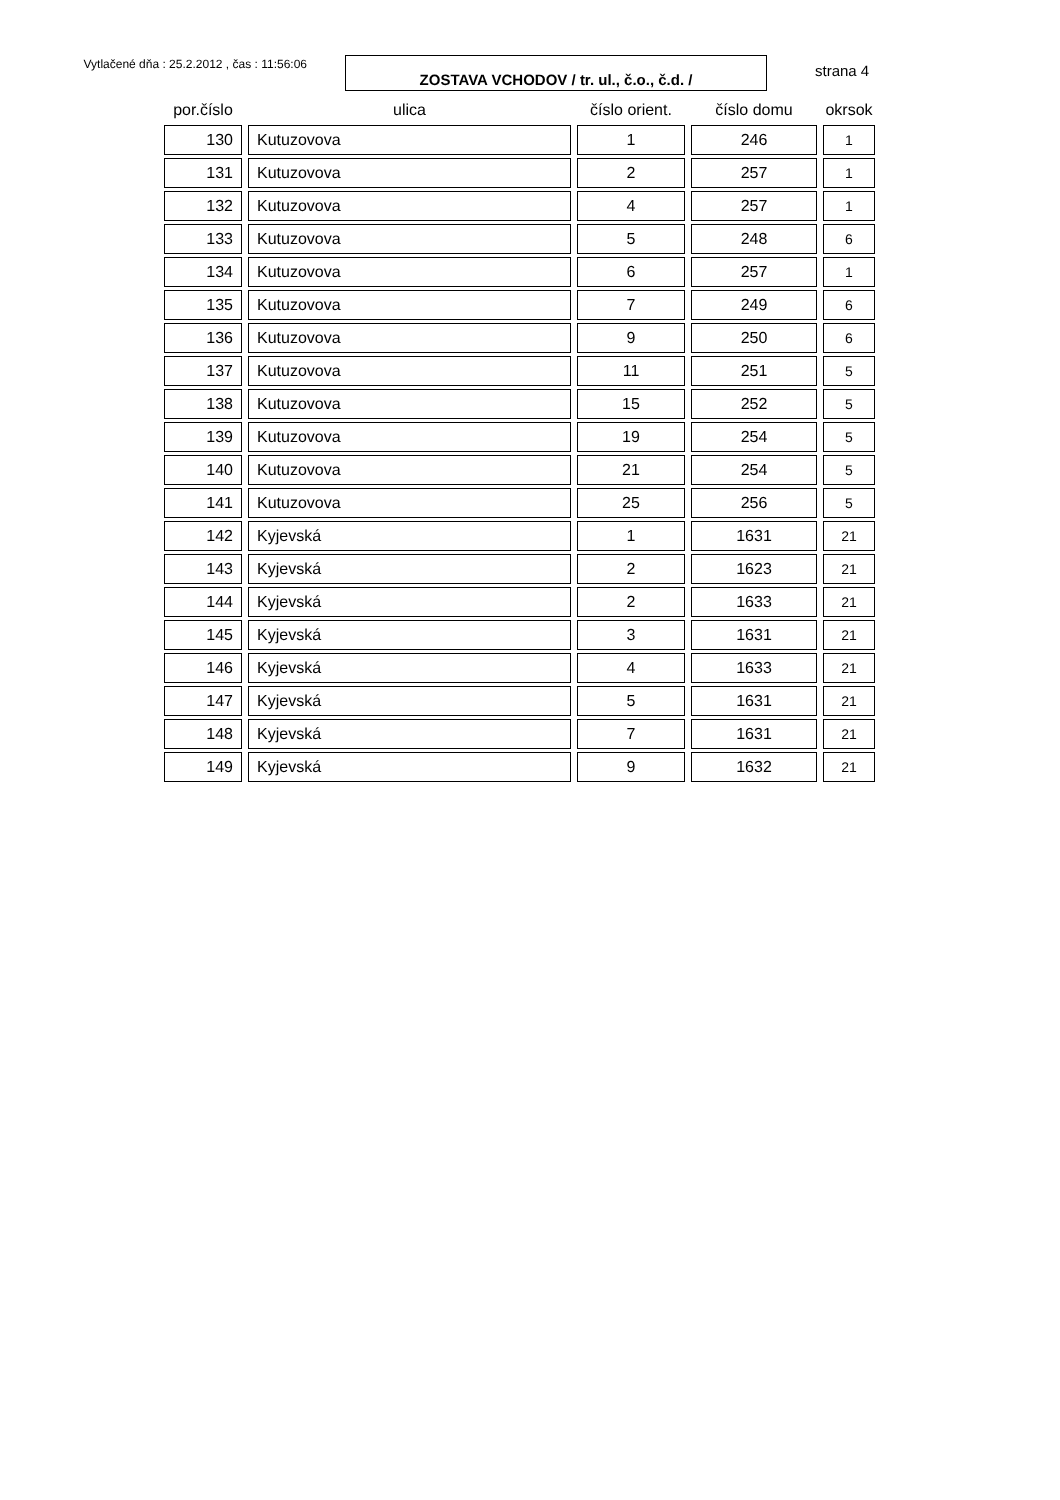Vytlačené dňa : 25.2.2012 , čas : 11:56:06
ZOSTAVA VCHODOV / tr. ul., č.o., č.d. /
strana 4
| por.číslo | ulica | číslo orient. | číslo domu | okrsok |
| --- | --- | --- | --- | --- |
| 130 | Kutuzovova | 1 | 246 | 1 |
| 131 | Kutuzovova | 2 | 257 | 1 |
| 132 | Kutuzovova | 4 | 257 | 1 |
| 133 | Kutuzovova | 5 | 248 | 6 |
| 134 | Kutuzovova | 6 | 257 | 1 |
| 135 | Kutuzovova | 7 | 249 | 6 |
| 136 | Kutuzovova | 9 | 250 | 6 |
| 137 | Kutuzovova | 11 | 251 | 5 |
| 138 | Kutuzovova | 15 | 252 | 5 |
| 139 | Kutuzovova | 19 | 254 | 5 |
| 140 | Kutuzovova | 21 | 254 | 5 |
| 141 | Kutuzovova | 25 | 256 | 5 |
| 142 | Kyjevská | 1 | 1631 | 21 |
| 143 | Kyjevská | 2 | 1623 | 21 |
| 144 | Kyjevská | 2 | 1633 | 21 |
| 145 | Kyjevská | 3 | 1631 | 21 |
| 146 | Kyjevská | 4 | 1633 | 21 |
| 147 | Kyjevská | 5 | 1631 | 21 |
| 148 | Kyjevská | 7 | 1631 | 21 |
| 149 | Kyjevská | 9 | 1632 | 21 |